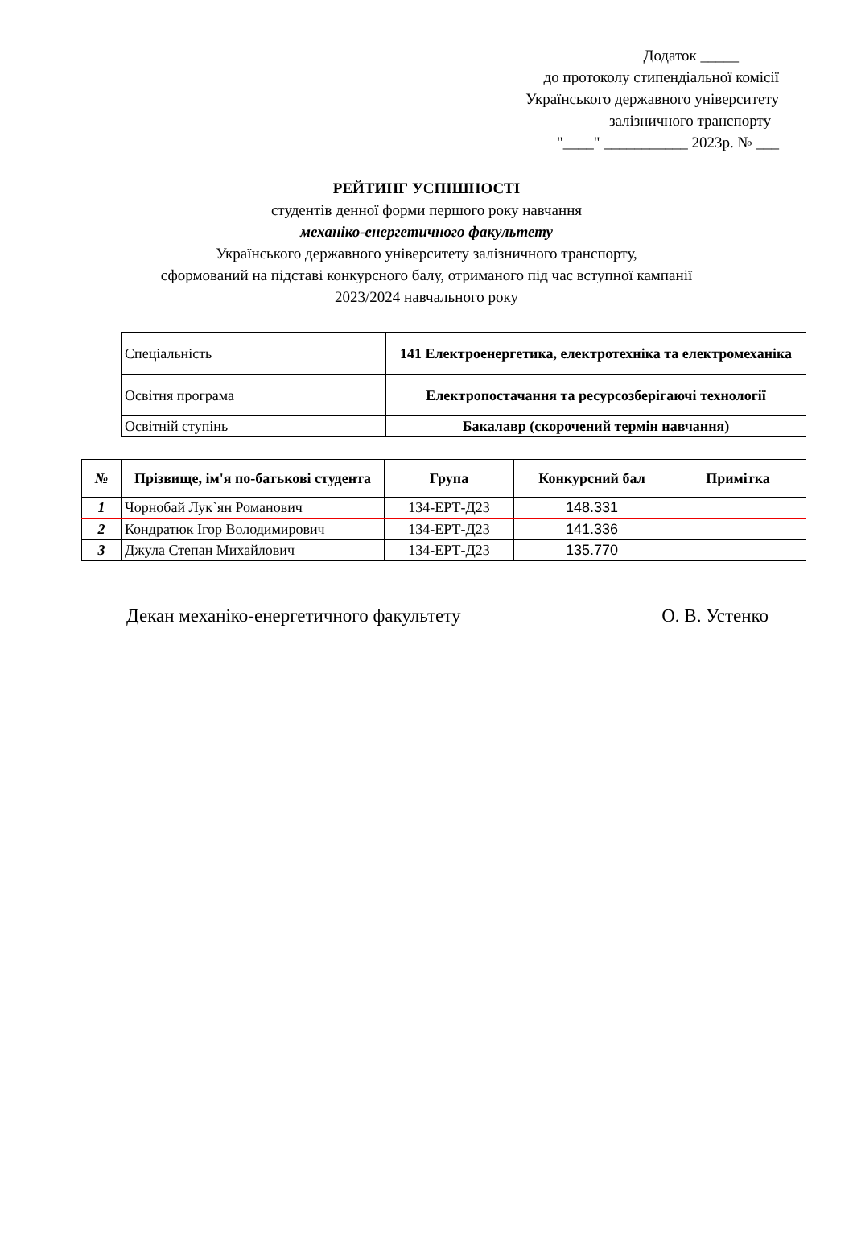Додаток _____
до протоколу стипендіальної комісії
Українського державного університету
залізничного транспорту
"____" ___________ 2023р. № ___
РЕЙТИНГ УСПІШНОСТІ
студентів денної форми першого року навчання
механіко-енергетичного факультету
Українського державного університету залізничного транспорту,
сформований на підставі конкурсного балу, отриманого під час вступної кампанії
2023/2024 навчального року
| Спеціальність | 141 Електроенергетика, електротехніка та електромеханіка |
| Освітня програма | Електропостачання та ресурсозберігаючі технології |
| Освітній ступінь | Бакалавр (скорочений термін навчання) |
| № | Прізвище, ім'я по-батькові студента | Група | Конкурсний бал | Примітка |
| --- | --- | --- | --- | --- |
| 1 | Чорнобай Лук`ян Романович | 134-ЕРТ-Д23 | 148.331 | |
| 2 | Кондратюк Ігор Володимирович | 134-ЕРТ-Д23 | 141.336 | |
| 3 | Джула Степан Михайлович | 134-ЕРТ-Д23 | 135.770 | |
Декан механіко-енергетичного факультету О. В. Устенко